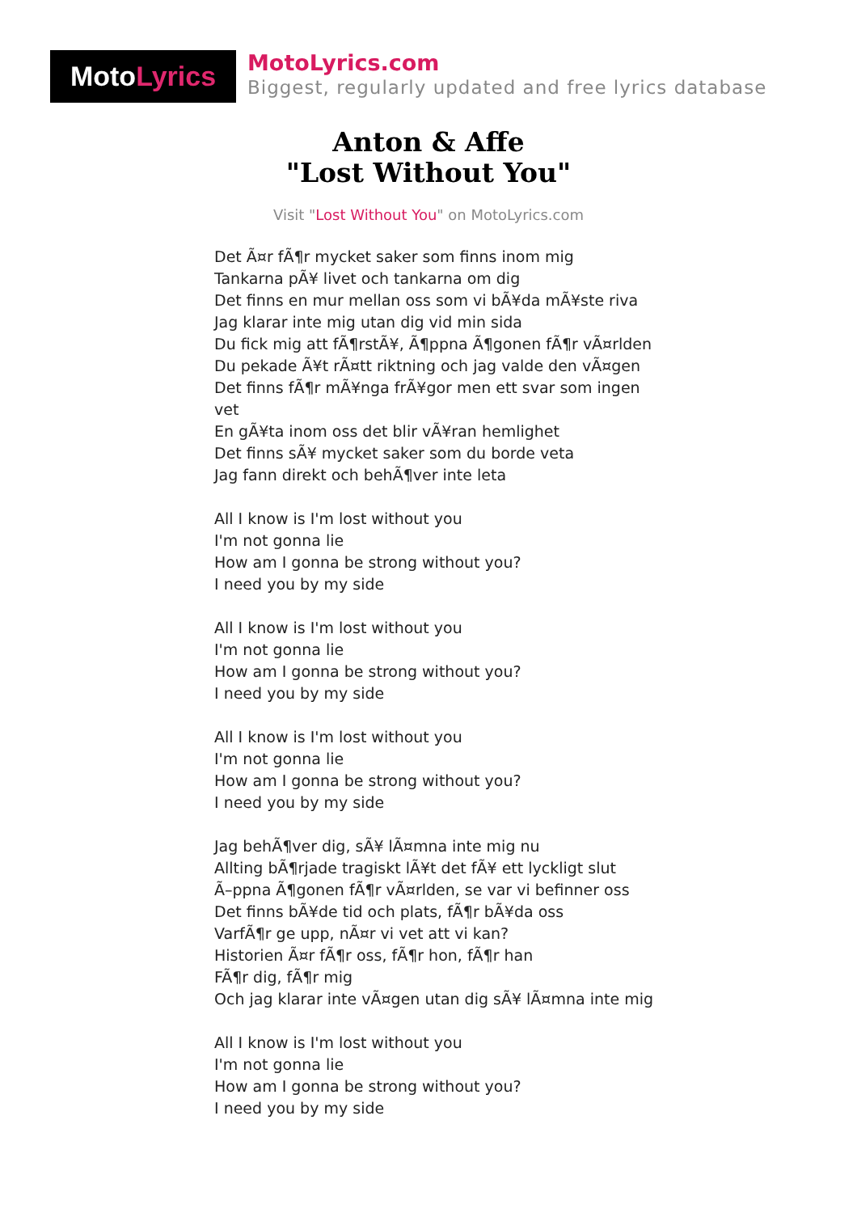MotoLyrics
MotoLyrics.com
Biggest, regularly updated and free lyrics database
Anton & Affe
"Lost Without You"
Visit "Lost Without You" on MotoLyrics.com
Det Ã¤r fÃ¶r mycket saker som finns inom mig
Tankarna pÃ¥ livet och tankarna om dig
Det finns en mur mellan oss som vi bÃ¥da mÃ¥ste riva
Jag klarar inte mig utan dig vid min sida
Du fick mig att fÃ¶rstÃ¥, Ã¶ppna Ã¶gonen fÃ¶r vÃ¤rlden
Du pekade Ã¥t rÃ¤tt riktning och jag valde den vÃ¤gen
Det finns fÃ¶r mÃ¥nga frÃ¥gor men ett svar som ingen vet
En gÃ¥ta inom oss det blir vÃ¥ran hemlighet
Det finns sÃ¥ mycket saker som du borde veta
Jag fann direkt och behÃ¶ver inte leta
All I know is I'm lost without you
I'm not gonna lie
How am I gonna be strong without you?
I need you by my side
All I know is I'm lost without you
I'm not gonna lie
How am I gonna be strong without you?
I need you by my side
All I know is I'm lost without you
I'm not gonna lie
How am I gonna be strong without you?
I need you by my side
Jag behÃ¶ver dig, sÃ¥ lÃ¤mna inte mig nu
Allting bÃ¶rjade tragiskt lÃ¥t det fÃ¥ ett lyckligt slut
Ã–ppna Ã¶gonen fÃ¶r vÃ¤rlden, se var vi befinner oss
Det finns bÃ¥de tid och plats, fÃ¶r bÃ¥da oss
VarfÃ¶r ge upp, nÃ¤r vi vet att vi kan?
Historien Ã¤r fÃ¶r oss, fÃ¶r hon, fÃ¶r han
FÃ¶r dig, fÃ¶r mig
Och jag klarar inte vÃ¤gen utan dig sÃ¥ lÃ¤mna inte mig
All I know is I'm lost without you
I'm not gonna lie
How am I gonna be strong without you?
I need you by my side